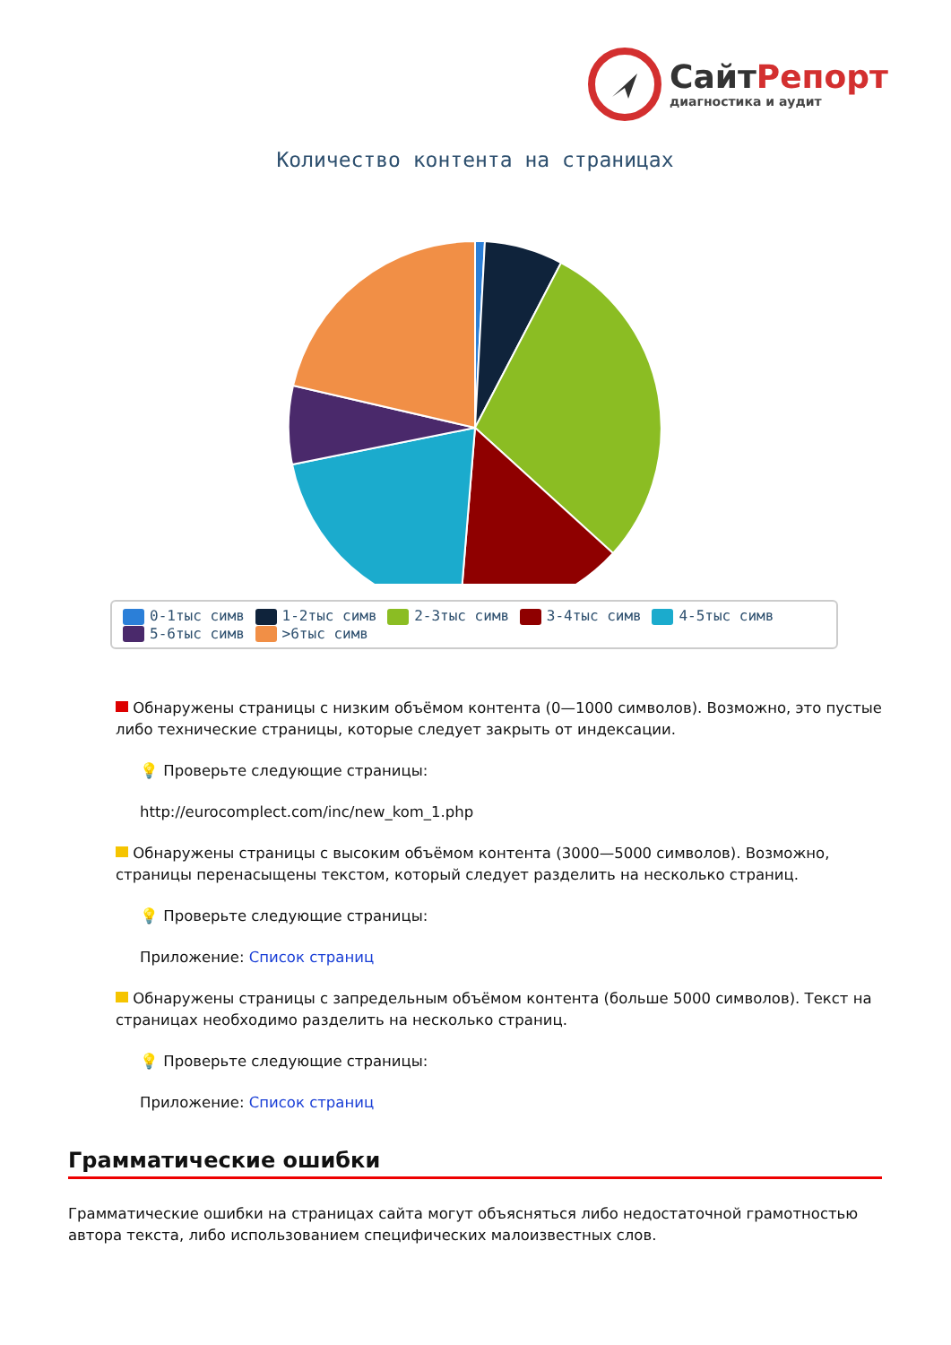СайтРепорт
диагностика и аудит
Количество контента на страницах
0-1тыс симв 1-2тыс симв 2-3тыс симв 3-4тыс симв 4-5тыс симв
5-6тыс симв >6тыс симв
Обнаружены страницы с низким объёмом контента (0—1000 символов). Возможно, это пустые либо технические страницы, которые следует закрыть от индексации.
💡 Проверьте следующие страницы:
http://eurocomplect.com/inc/new_kom_1.php
Обнаружены страницы с высоким объёмом контента (3000—5000 символов). Возможно, страницы перенасыщены текстом, который следует разделить на несколько страниц.
💡 Проверьте следующие страницы:
Приложение: Список страниц
Обнаружены страницы с запредельным объёмом контента (больше 5000 символов). Текст на страницах необходимо разделить на несколько страниц.
💡 Проверьте следующие страницы:
Приложение: Список страниц
Грамматические ошибки
Грамматические ошибки на страницах сайта могут объясняться либо недостаточной грамотностью автора текста, либо использованием специфических малоизвестных слов.